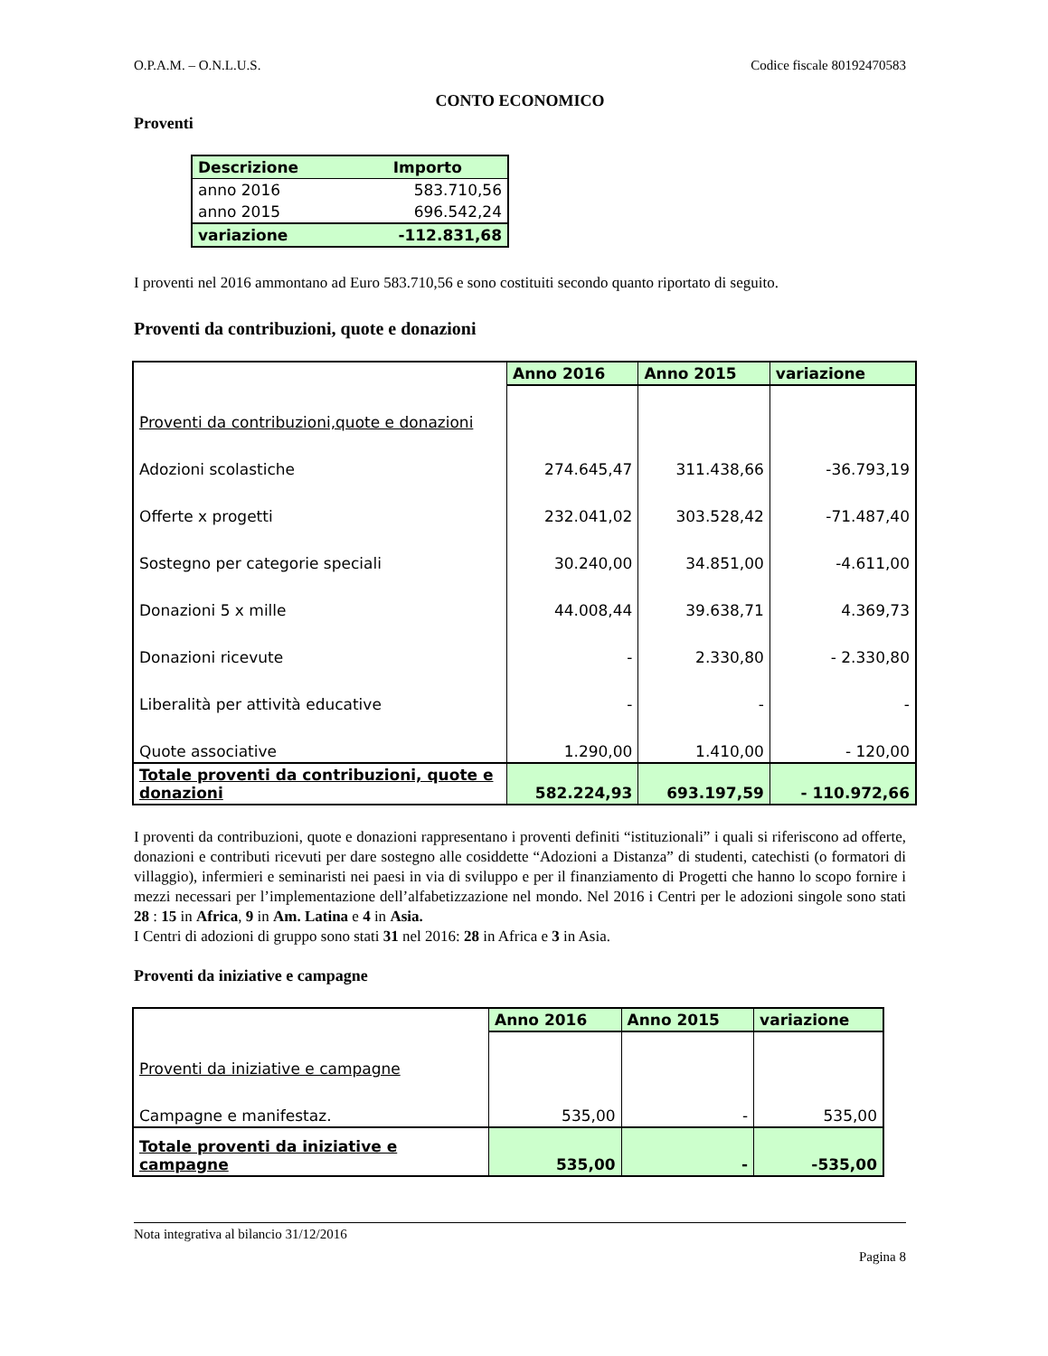O.P.A.M. – O.N.L.U.S. Codice fiscale 80192470583
CONTO ECONOMICO
Proventi
| Descrizione | Importo |
| --- | --- |
| anno 2016 | 583.710,56 |
| anno 2015 | 696.542,24 |
| variazione | -112.831,68 |
I proventi nel 2016 ammontano ad Euro 583.710,56 e sono costituiti secondo quanto riportato di seguito.
Proventi da contribuzioni, quote e donazioni
| | Anno 2016 | Anno 2015 | variazione |
| --- | --- | --- | --- |
| Proventi da contribuzioni,quote e donazioni | | | |
| Adozioni scolastiche | 274.645,47 | 311.438,66 | -36.793,19 |
| Offerte x progetti | 232.041,02 | 303.528,42 | -71.487,40 |
| Sostegno per categorie speciali | 30.240,00 | 34.851,00 | -4.611,00 |
| Donazioni 5 x mille | 44.008,44 | 39.638,71 | 4.369,73 |
| Donazioni ricevute | - | 2.330,80 | - 2.330,80 |
| Liberalità per attività educative | - | - | - |
| Quote associative | 1.290,00 | 1.410,00 | - 120,00 |
| Totale proventi da contribuzioni, quote e donazioni | 582.224,93 | 693.197,59 | - 110.972,66 |
I proventi da contribuzioni, quote e donazioni rappresentano i proventi definiti “istituzionali” i quali si riferiscono ad offerte, donazioni e contributi ricevuti per dare sostegno alle cosiddette “Adozioni a Distanza” di studenti, catechisti (o formatori di villaggio), infermieri e seminaristi nei paesi in via di sviluppo e per il finanziamento di Progetti che hanno lo scopo fornire i mezzi necessari per l’implementazione dell’alfabetizzazione nel mondo. Nel 2016 i Centri per le adozioni singole sono stati 28 : 15 in Africa, 9 in Am. Latina e 4 in Asia.
I Centri di adozioni di gruppo sono stati 31 nel 2016: 28 in Africa e 3 in Asia.
Proventi da iniziative e campagne
| | Anno 2016 | Anno 2015 | variazione |
| --- | --- | --- | --- |
| Proventi da iniziative e campagne | | | |
| Campagne e manifestaz. | 535,00 | - | 535,00 |
| Totale proventi da iniziative e campagne | 535,00 | - | -535,00 |
Nota integrativa al bilancio 31/12/2016
Pagina 8